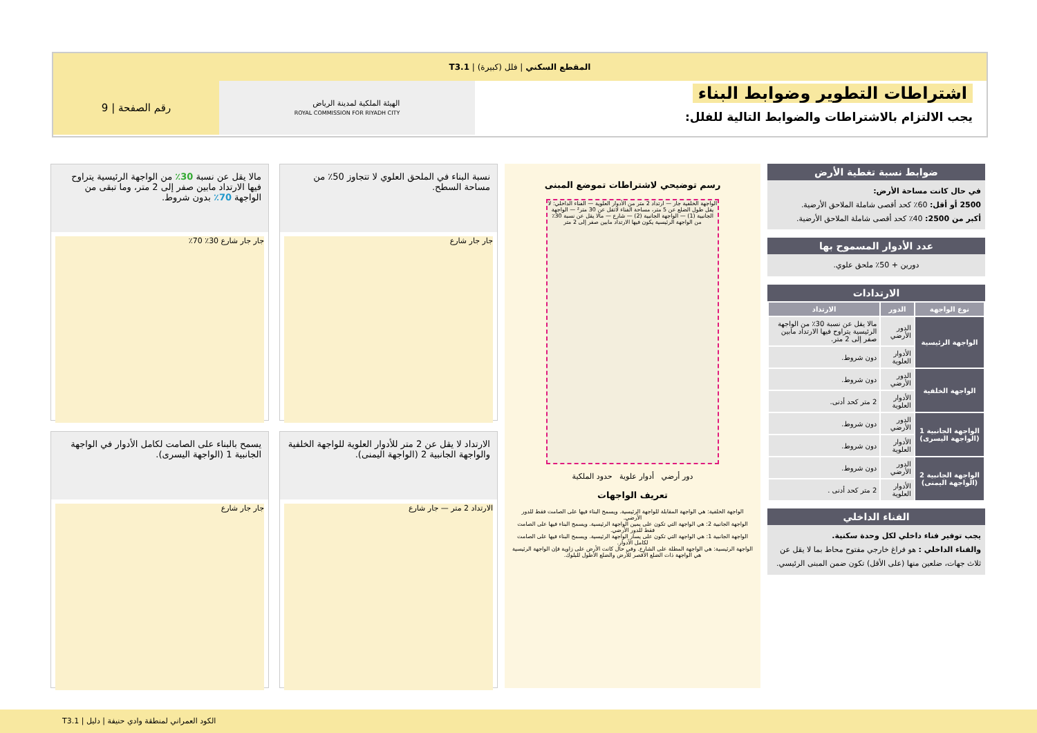المقطع السكني | فلل (كبيرة) | T3.1
اشتراطات التطوير وضوابط البناء
يجب الالتزام بالاشتراطات والضوابط التالية للفلل:
الهيئة الملكية لمدينة الرياض
ROYAL COMMISSION FOR RIYADH CITY
رقم الصفحة | 9
ضوابط نسبة تغطية الأرض
في حال كانت مساحة الأرض:
2500 أو أقل: 60٪ كحد أقصى شاملة الملاحق الأرضية.
أكبر من 2500: 40٪ كحد أقصى شاملة الملاحق الأرضية.
عدد الأدوار المسموح بها
دورين + 50٪ ملحق علوي.
الارتدادات
| نوع الواجهة | الدور | الارتداد |
| --- | --- | --- |
| الواجهة الرئيسية | الدور الأرضي | مالا يقل عن نسبة 30٪ من الواجهة الرئيسية يتراوح فيها الارتداد مابين صفر إلى 2 متر. |
| | الأدوار العلوية | دون شروط. |
| الواجهة الخلفية | الدور الأرضي | دون شروط. |
| | الأدوار العلوية | 2 متر كحد أدنى. |
| الواجهة الجانبية 1 (الواجهة اليسرى) | الدور الأرضي | دون شروط. |
| | الأدوار العلوية | دون شروط. |
| الواجهة الجانبية 2 (الواجهة اليمنى) | الدور الأرضي | دون شروط. |
| | الأدوار العلوية | 2 متر كحد أدنى . |
الفناء الداخلي
يجب توفير فناء داخلي لكل وحدة سكنية.
والفناء الداخلي : هو فراغ خارجي مفتوح محاط بما لا يقل عن ثلاث جهات، ضلعين منها (على الأقل) تكون ضمن المبنى الرئيسي.
رسم توضيحي لاشتراطات تموضع المبنى
الواجهة الخلفية جار — ارتداد 2 متر من الأدوار العلوية — الفناء الداخلي: لا يقل طول الضلع عن 5 متر، مساحة الفناء لاتقل عن 30 متر² — الواجهة الجانبية (1) — الواجهة الجانبية (2) — شارع — مالا يقل عن نسبة 30٪ من الواجهة الرئيسية يكون فيها الارتداد مابين صفر إلى 2 متر
دور أرضي أدوار علوية حدود الملكية
تعريف الواجهات
الواجهة الخلفية: هي الواجهة المقابلة للواجهة الرئيسية. ويسمح البناء فيها على الصامت فقط للدور الأرضي.
الواجهة الجانبية 2: هي الواجهة التي تكون على يمين الواجهة الرئيسية. ويسمح البناء فيها على الصامت فقط للدور الأرضي.
الواجهة الجانبية 1: هي الواجهة التي تكون على يسار الواجهة الرئيسية. ويسمح البناء فيها على الصامت لكامل الأدوار.
الواجهة الرئيسية: هي الواجهة المطلة على الشارع. وفي حال كانت الأرض على زاوية فإن الواجهة الرئيسية هي الواجهة ذات الضلع الأقصر للأرض والضلع الأطول للبلوك.
نسبة البناء في الملحق العلوي لا تتجاوز 50٪ من مساحة السطح.
جار جار شارع
مالا يقل عن نسبة 30٪ من الواجهة الرئيسية يتراوح فيها الارتداد مابين صفر إلى 2 متر، وما تبقى من الواجهة 70٪ بدون شروط.
جار جار شارع 30٪ 70٪
الارتداد لا يقل عن 2 متر للأدوار العلوية للواجهة الخلفية والواجهة الجانبية 2 (الواجهة اليمنى).
الارتداد 2 متر — جار شارع
يسمح بالبناء على الصامت لكامل الأدوار في الواجهة الجانبية 1 (الواجهة اليسرى).
جار جار شارع
الكود العمراني لمنطقة وادي حنيفة | دليل | T3.1